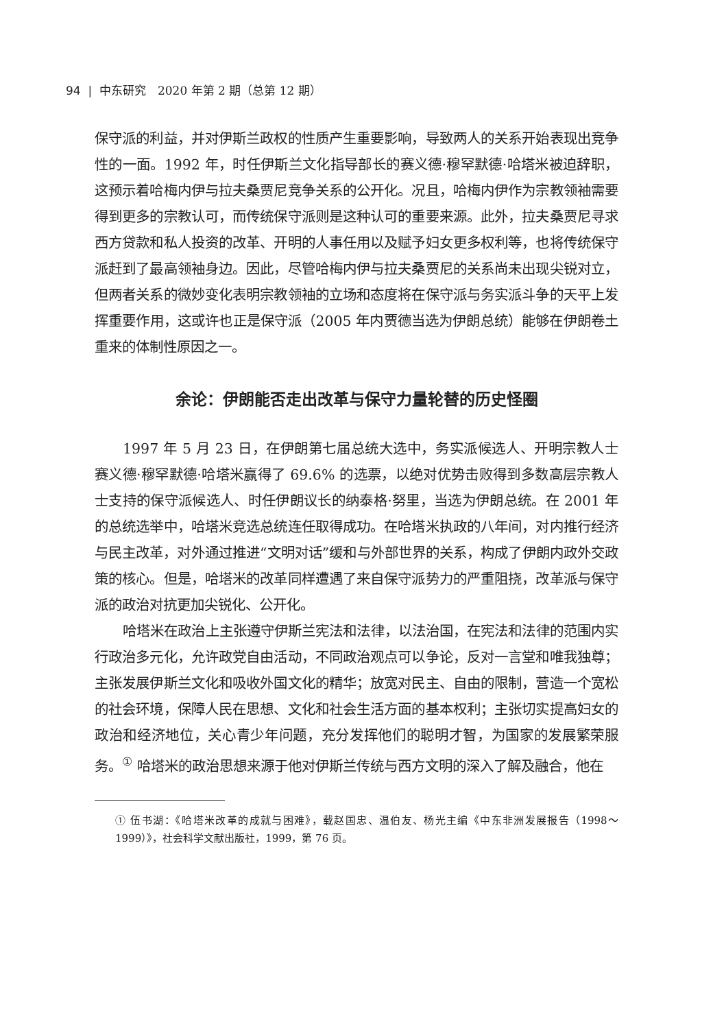94 | 中东研究　2020 年第 2 期（总第 12 期）
保守派的利益，并对伊斯兰政权的性质产生重要影响，导致两人的关系开始表现出竞争性的一面。1992 年，时任伊斯兰文化指导部长的赛义德·穆罕默德·哈塔米被迫辞职，这预示着哈梅内伊与拉夫桑贾尼竞争关系的公开化。况且，哈梅内伊作为宗教领袖需要得到更多的宗教认可，而传统保守派则是这种认可的重要来源。此外，拉夫桑贾尼寻求西方贷款和私人投资的改革、开明的人事任用以及赋予妇女更多权利等，也将传统保守派赶到了最高领袖身边。因此，尽管哈梅内伊与拉夫桑贾尼的关系尚未出现尖锐对立，但两者关系的微妙变化表明宗教领袖的立场和态度将在保守派与务实派斗争的天平上发挥重要作用，这或许也正是保守派（2005 年内贾德当选为伊朗总统）能够在伊朗卷土重来的体制性原因之一。
余论：伊朗能否走出改革与保守力量轮替的历史怪圈
1997 年 5 月 23 日，在伊朗第七届总统大选中，务实派候选人、开明宗教人士赛义德·穆罕默德·哈塔米赢得了 69.6% 的选票，以绝对优势击败得到多数高层宗教人士支持的保守派候选人、时任伊朗议长的纳泰格·努里，当选为伊朗总统。在 2001 年的总统选举中，哈塔米竞选总统连任取得成功。在哈塔米执政的八年间，对内推行经济与民主改革，对外通过推进“文明对话”缓和与外部世界的关系，构成了伊朗内政外交政策的核心。但是，哈塔米的改革同样遭遇了来自保守派势力的严重阻挠，改革派与保守派的政治对抗更加尖锐化、公开化。
哈塔米在政治上主张遵守伊斯兰宪法和法律，以法治国，在宪法和法律的范围内实行政治多元化，允许政党自由活动，不同政治观点可以争论，反对一言堂和唯我独尊；主张发展伊斯兰文化和吸收外国文化的精华；放宽对民主、自由的限制，营造一个宽松的社会环境，保障人民在思想、文化和社会生活方面的基本权利；主张切实提高妇女的政治和经济地位，关心青少年问题，充分发挥他们的聪明才智，为国家的发展繁荣服务。<sup>①</sup> 哈塔米的政治思想来源于他对伊斯兰传统与西方文明的深入了解及融合，他在
① 伍书湖：《哈塔米改革的成就与困难》，载赵国忠、温伯友、杨光主编《中东非洲发展报告（1998～1999）》，社会科学文献出版社，1999，第 76 页。